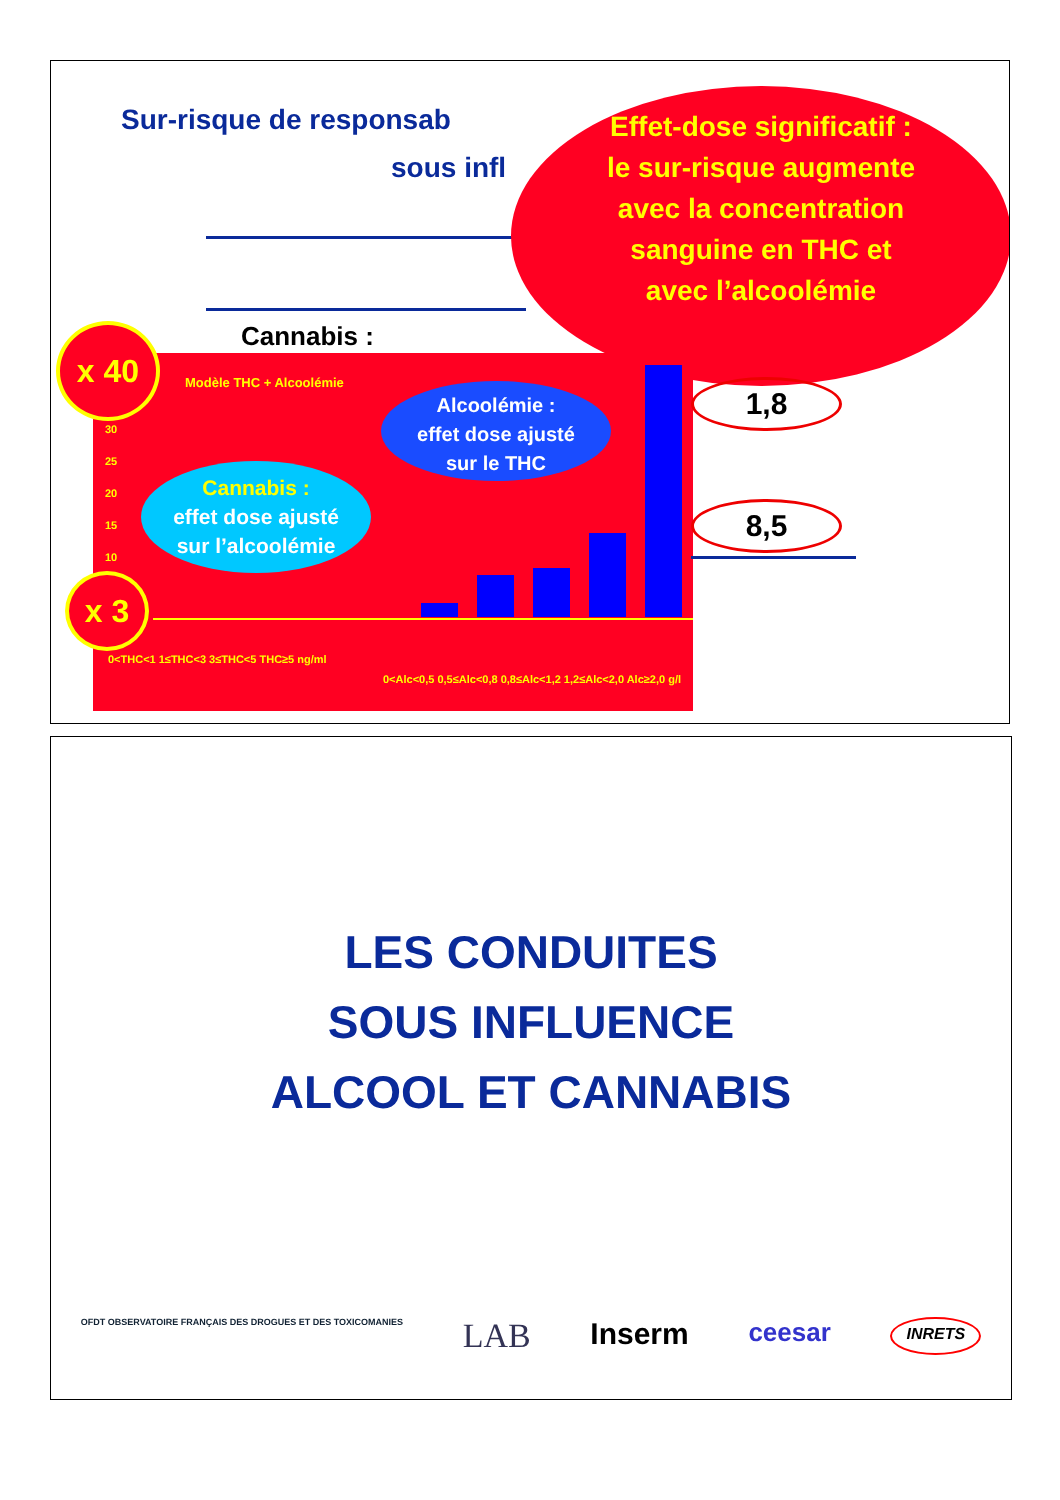Sur-risque de responsab
sous infl
Effet-dose significatif :
le sur-risque augmente
avec la concentration
sanguine en THC et
avec l’alcoolémie
Cannabis :
Modèle THC + Alcoolémie
30
25
20
15
10
0<THC<1 1≤THC<3 3≤THC<5 THC≥5 ng/ml
0<Alc<0,5 0,5≤Alc<0,8 0,8≤Alc<1,2 1,2≤Alc<2,0 Alc≥2,0 g/l
x 40
x 3
Alcoolémie :
effet dose ajusté
sur le THC
Cannabis :
effet dose ajusté
sur l’alcoolémie
1,8
8,5
LES CONDUITES
SOUS INFLUENCE
ALCOOL ET CANNABIS
OFDT OBSERVATOIRE FRANÇAIS DES DROGUES ET DES TOXICOMANIES LAB Inserm ceesar INRETS